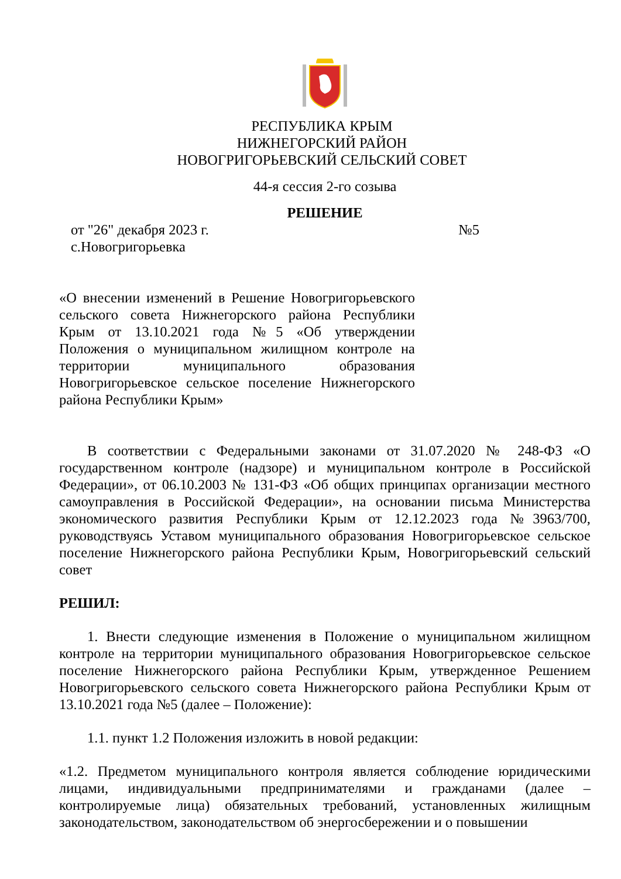РЕСПУБЛИКА КРЫМ
НИЖНЕГОРСКИЙ РАЙОН
НОВОГРИГОРЬЕВСКИЙ СЕЛЬСКИЙ СОВЕТ
44-я сессия 2-го созыва
РЕШЕНИЕ
от "26" декабря 2023 г. №5
с.Новогригорьевка
«О внесении изменений в Решение Новогригорьевского сельского совета Нижнегорского района Республики Крым от 13.10.2021 года №5 «Об утверждении Положения о муниципальном жилищном контроле на территории муниципального образования Новогригорьевское сельское поселение Нижнегорского района Республики Крым»
В соответствии с Федеральными законами от 31.07.2020 № 248-ФЗ «О государственном контроле (надзоре) и муниципальном контроле в Российской Федерации», от 06.10.2003 № 131-ФЗ «Об общих принципах организации местного самоуправления в Российской Федерации», на основании письма Министерства экономического развития Республики Крым от 12.12.2023 года №3963/700, руководствуясь Уставом муниципального образования Новогригорьевское сельское поселение Нижнегорского района Республики Крым, Новогригорьевский сельский совет
РЕШИЛ:
1. Внести следующие изменения в Положение о муниципальном жилищном контроле на территории муниципального образования Новогригорьевское сельское поселение Нижнегорского района Республики Крым, утвержденное Решением Новогригорьевского сельского совета Нижнегорского района Республики Крым от 13.10.2021 года №5 (далее – Положение):
1.1. пункт 1.2 Положения изложить в новой редакции:
«1.2. Предметом муниципального контроля является соблюдение юридическими лицами, индивидуальными предпринимателями и гражданами (далее – контролируемые лица) обязательных требований, установленных жилищным законодательством, законодательством об энергосбережении и о повышении